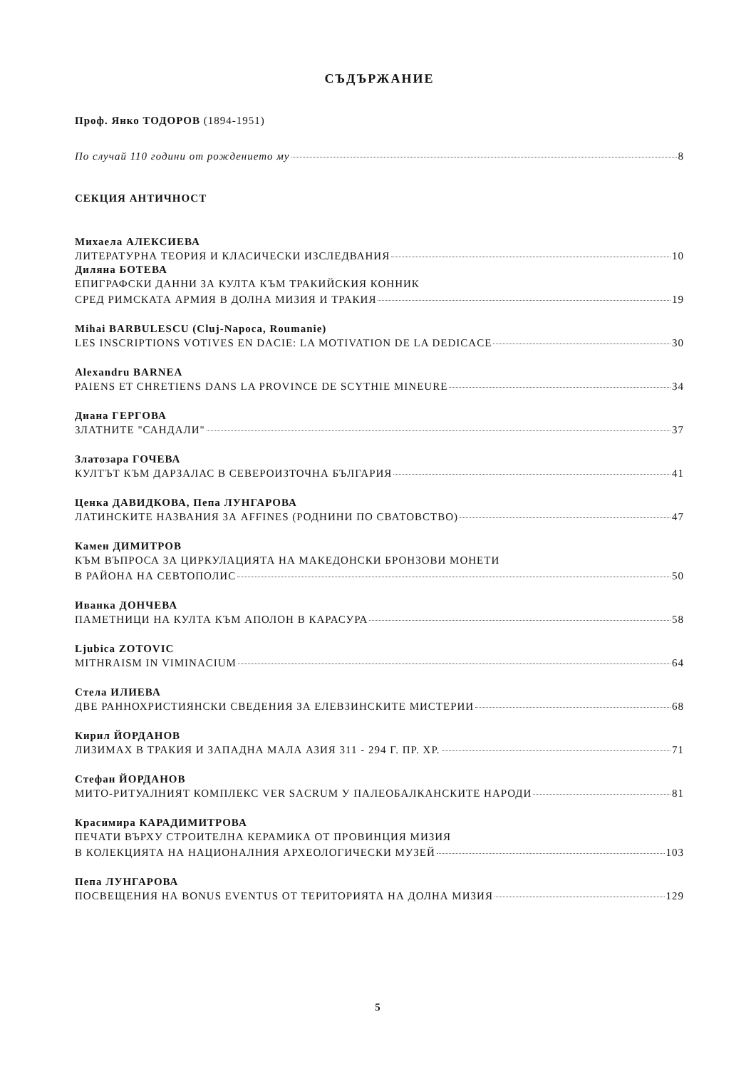СЪДЪРЖАНИЕ
Проф. Янко ТОДОРОВ (1894-1951)
По случай 110 години от рождението му 8
СЕКЦИЯ АНТИЧНОСТ
Михаела АЛЕКСИЕВА
ЛИТЕРАТУРНА ТЕОРИЯ И КЛАСИЧЕСКИ ИЗСЛЕДВАНИЯ 10
Диляна БОТЕВА
ЕПИГРАФСКИ ДАННИ ЗА КУЛТА КЪМ ТРАКИЙСКИЯ КОННИК
СРЕД РИМСКАТА АРМИЯ В ДОЛНА МИЗИЯ И ТРАКИЯ 19
Mihai BARBULESCU (Cluj-Napoca, Roumanie)
LES INSCRIPTIONS VOTIVES EN DACIE: LA MOTIVATION DE LA DEDICACE 30
Alexandru BARNEA
PAIENS ET CHRETIENS DANS LA PROVINCE DE SCYTHIE MINEURE 34
Диана ГЕРГОВА
ЗЛАТНИТЕ "САНДАЛИ" 37
Златозара ГОЧЕВА
КУЛТЪТ КЪМ ДАРЗАЛАС В СЕВЕРОИЗТОЧНА БЪЛГАРИЯ 41
Ценка ДАВИДКОВА, Пепа ЛУНГАРОВА
ЛАТИНСКИТЕ НАЗВАНИЯ ЗА AFFINES (РОДНИНИ ПО СВАТОВСТВО) 47
Камен ДИМИТРОВ
КЪМ ВЪПРОСА ЗА ЦИРКУЛАЦИЯТА НА МАКЕДОНСКИ БРОНЗОВИ МОНЕТИ
В РАЙОНА НА СЕВТОПОЛИС 50
Иванка ДОНЧЕВА
ПАМЕТНИЦИ НА КУЛТА КЪМ АПОЛОН В КАРАСУРА 58
Ljubica ZOTOVIC
MITHRAISM IN VIMINACIUM 64
Стела ИЛИЕВА
ДВЕ РАННОХРИСТИЯНСКИ СВЕДЕНИЯ ЗА ЕЛЕВЗИНСКИТЕ МИСТЕРИИ 68
Кирил ЙОРДАНОВ
ЛИЗИМАХ В ТРАКИЯ И ЗАПАДНА МАЛА АЗИЯ 311 - 294 Г. ПР. ХР. 71
Стефан ЙОРДАНОВ
МИТО-РИТУАЛНИЯТ КОМПЛЕКС VER SACRUM У ПАЛЕОБАЛКАНСКИТЕ НАРОДИ 81
Красимира КАРАДИМИТРОВА
ПЕЧАТИ ВЪРХУ СТРОИТЕЛНА КЕРАМИКА ОТ ПРОВИНЦИЯ МИЗИЯ
В КОЛЕКЦИЯТА НА НАЦИОНАЛНИЯ АРХЕОЛОГИЧЕСКИ МУЗЕЙ 103
Пепа ЛУНГАРОВА
ПОСВЕЩЕНИЯ НА BONUS EVENTUS ОТ ТЕРИТОРИЯТА НА ДОЛНА МИЗИЯ 129
5